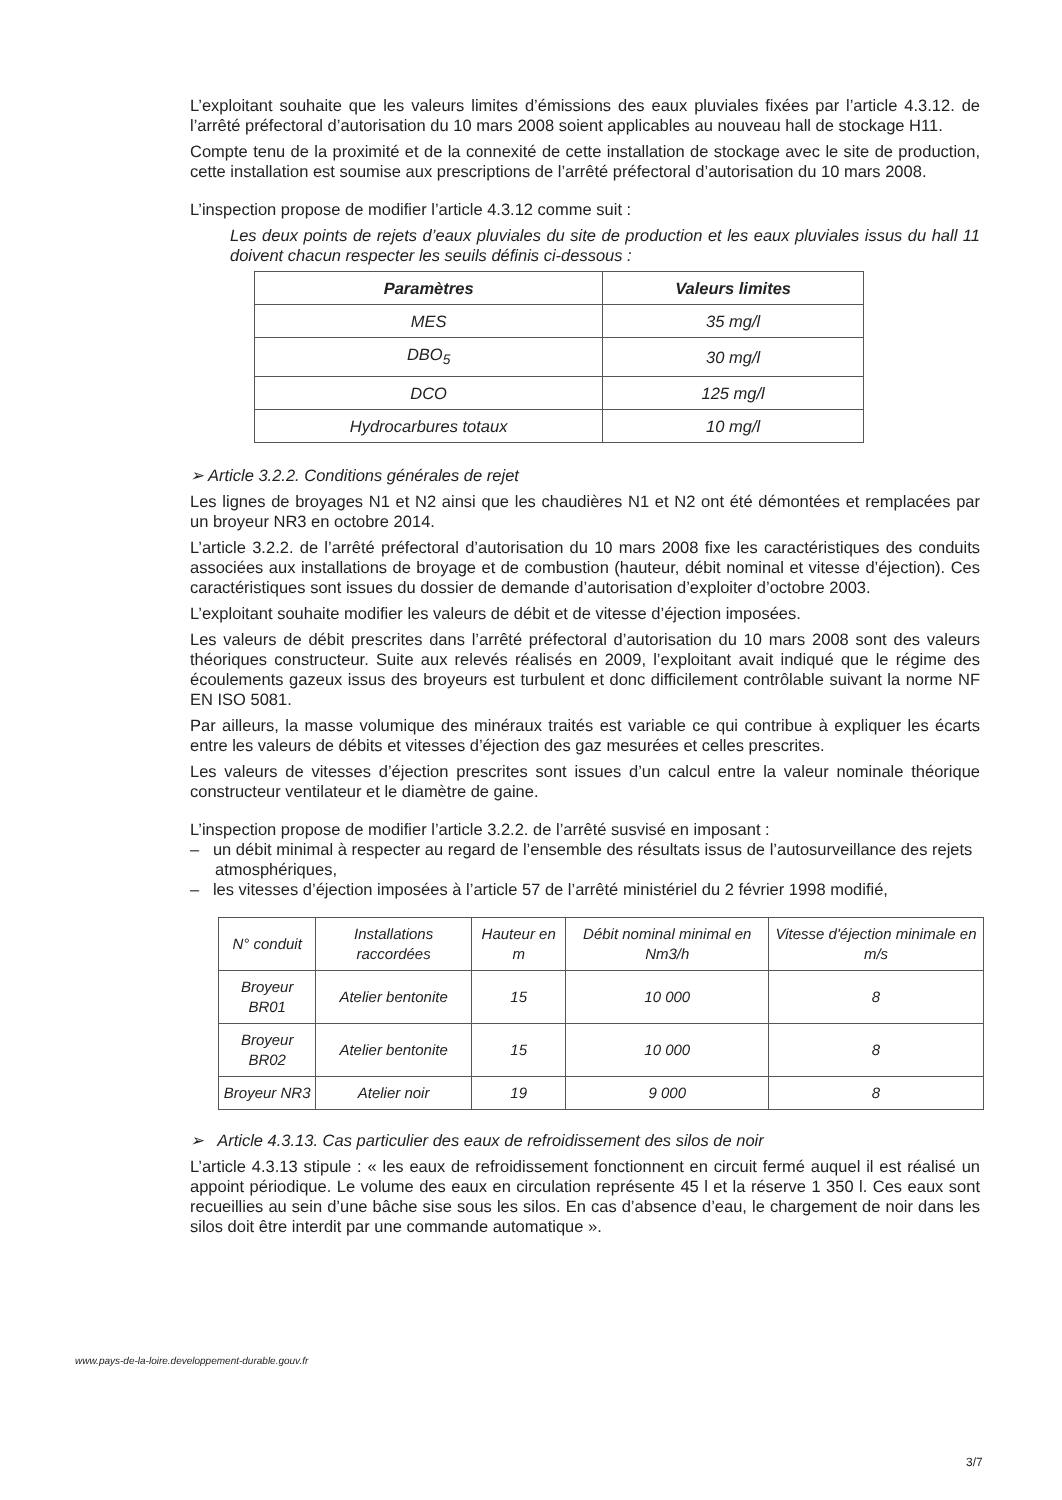L’exploitant souhaite que les valeurs limites d’émissions des eaux pluviales fixées par l’article 4.3.12. de l’arrêté préfectoral d’autorisation du 10 mars 2008 soient applicables au nouveau hall de stockage H11.
Compte tenu de la proximité et de la connexité de cette installation de stockage avec le site de production, cette installation est soumise aux prescriptions de l’arrêté préfectoral d’autorisation du 10 mars 2008.
L’inspection propose de modifier l’article 4.3.12 comme suit :
Les deux points de rejets d’eaux pluviales du site de production et les eaux pluviales issus du hall 11 doivent chacun respecter les seuils définis ci-dessous :
| Paramètres | Valeurs limites |
| --- | --- |
| MES | 35 mg/l |
| DBO<sub>5</sub> | 30 mg/l |
| DCO | 125 mg/l |
| Hydrocarbures totaux | 10 mg/l |
➢ Article 3.2.2. Conditions générales de rejet
Les lignes de broyages N1 et N2 ainsi que les chaudières N1 et N2 ont été démontées et remplacées par un broyeur NR3 en octobre 2014.
L’article 3.2.2. de l’arrêté préfectoral d’autorisation du 10 mars 2008 fixe les caractéristiques des conduits associées aux installations de broyage et de combustion (hauteur, débit nominal et vitesse d’éjection). Ces caractéristiques sont issues du dossier de demande d’autorisation d’exploiter d’octobre 2003.
L’exploitant souhaite modifier les valeurs de débit et de vitesse d’éjection imposées.
Les valeurs de débit prescrites dans l’arrêté préfectoral d’autorisation du 10 mars 2008 sont des valeurs théoriques constructeur. Suite aux relevés réalisés en 2009, l’exploitant avait indiqué que le régime des écoulements gazeux issus des broyeurs est turbulent et donc difficilement contrôlable suivant la norme NF EN ISO 5081.
Par ailleurs, la masse volumique des minéraux traités est variable ce qui contribue à expliquer les écarts entre les valeurs de débits et vitesses d’éjection des gaz mesurées et celles prescrites.
Les valeurs de vitesses d’éjection prescrites sont issues d’un calcul entre la valeur nominale théorique constructeur ventilateur et le diamètre de gaine.
L’inspection propose de modifier l’article 3.2.2. de l’arrêté susvisé en imposant :
– un débit minimal à respecter au regard de l’ensemble des résultats issus de l’autosurveillance des rejets atmosphériques,
– les vitesses d’éjection imposées à l’article 57 de l’arrêté ministériel du 2 février 1998 modifié,
| N° conduit | Installations raccordées | Hauteur en m | Débit nominal minimal en Nm3/h | Vitesse d'éjection minimale en m/s |
| --- | --- | --- | --- | --- |
| Broyeur BR01 | Atelier bentonite | 15 | 10 000 | 8 |
| Broyeur BR02 | Atelier bentonite | 15 | 10 000 | 8 |
| Broyeur NR3 | Atelier noir | 19 | 9 000 | 8 |
➢ Article 4.3.13. Cas particulier des eaux de refroidissement des silos de noir
L’article 4.3.13 stipule : « les eaux de refroidissement fonctionnent en circuit fermé auquel il est réalisé un appoint périodique. Le volume des eaux en circulation représente 45 l et la réserve 1 350 l. Ces eaux sont recueillies au sein d’une bâche sise sous les silos. En cas d’absence d’eau, le chargement de noir dans les silos doit être interdit par une commande automatique ».
www.pays-de-la-loire.developpement-durable.gouv.fr
3/7